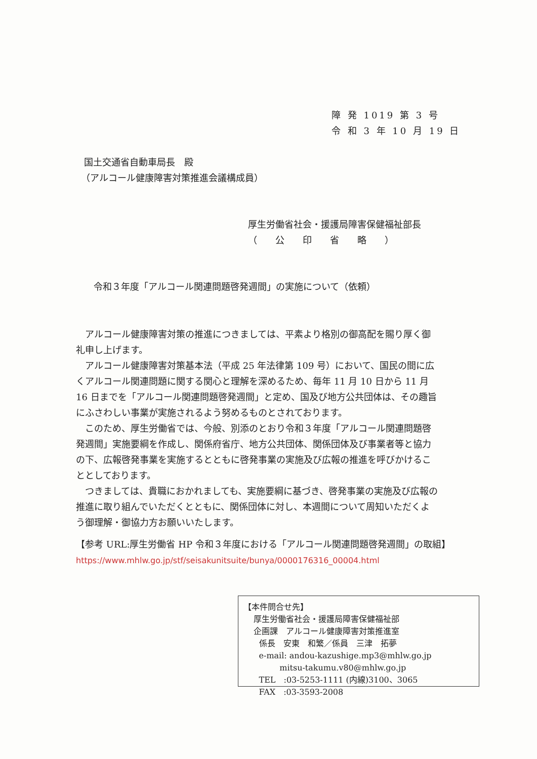障 発 1019 第 3 号
令 和 3 年 10 月 19 日
国土交通省自動車局長　殿
（アルコール健康障害対策推進会議構成員）
厚生労働省社会・援護局障害保健福祉部長
（　　公　　印　　省　　略　　）
令和３年度「アルコール関連問題啓発週間」の実施について（依頼）
アルコール健康障害対策の推進につきましては、平素より格別の御高配を賜り厚く御礼申し上げます。
アルコール健康障害対策基本法（平成 25 年法律第 109 号）において、国民の間に広くアルコール関連問題に関する関心と理解を深めるため、毎年 11 月 10 日から 11 月 16 日までを「アルコール関連問題啓発週間」と定め、国及び地方公共団体は、その趣旨にふさわしい事業が実施されるよう努めるものとされております。
このため、厚生労働省では、今般、別添のとおり令和３年度「アルコール関連問題啓発週間」実施要綱を作成し、関係府省庁、地方公共団体、関係団体及び事業者等と協力の下、広報啓発事業を実施するとともに啓発事業の実施及び広報の推進を呼びかけることとしております。
つきましては、貴職におかれましても、実施要綱に基づき、啓発事業の実施及び広報の推進に取り組んでいただくとともに、関係団体に対し、本週間について周知いただくよう御理解・御協力方お願いいたします。
【参考 URL:厚生労働省 HP 令和３年度における「アルコール関連問題啓発週間」の取組】
https://www.mhlw.go.jp/stf/seisakunitsuite/bunya/0000176316_00004.html
【本件問合せ先】
厚生労働省社会・援護局障害保健福祉部
企画課　アルコール健康障害対策推進室
係長　安東　和繁／係員　三津　拓夢
e-mail: andou-kazushige.mp3@mhlw.go.jp
mitsu-takumu.v80@mhlw.go.jp
TEL　:03-5253-1111 (内線)3100、3065
FAX　:03-3593-2008